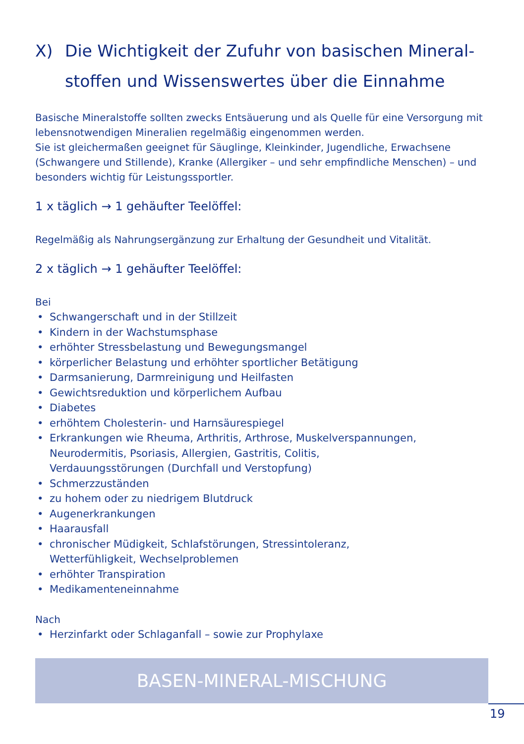X) Die Wichtigkeit der Zufuhr von basischen Mineral-
stoffen und Wissenswertes über die Einnahme
Basische Mineralstoffe sollten zwecks Entsäuerung und als Quelle für eine Versorgung mit lebensnotwendigen Mineralien regelmäßig eingenommen werden.
Sie ist gleichermaßen geeignet für Säuglinge, Kleinkinder, Jugendliche, Erwachsene (Schwangere und Stillende), Kranke (Allergiker – und sehr empfindliche Menschen) – und besonders wichtig für Leistungssportler.
1 x täglich → 1 gehäufter Teelöffel:
Regelmäßig als Nahrungsergänzung zur Erhaltung der Gesundheit und Vitalität.
2 x täglich → 1 gehäufter Teelöffel:
Bei
• Schwangerschaft und in der Stillzeit
• Kindern in der Wachstumsphase
• erhöhter Stressbelastung und Bewegungsmangel
• körperlicher Belastung und erhöhter sportlicher Betätigung
• Darmsanierung, Darmreinigung und Heilfasten
• Gewichtsreduktion und körperlichem Aufbau
• Diabetes
• erhöhtem Cholesterin- und Harnsäurespiegel
• Erkrankungen wie Rheuma, Arthritis, Arthrose, Muskelverspannungen,
Neurodermitis, Psoriasis, Allergien, Gastritis, Colitis,
Verdauungsstörungen (Durchfall und Verstopfung)
• Schmerzzuständen
• zu hohem oder zu niedrigem Blutdruck
• Augenerkrankungen
• Haarausfall
• chronischer Müdigkeit, Schlafstörungen, Stressintoleranz,
Wetterfühligkeit, Wechselproblemen
• erhöhter Transpiration
• Medikamenteneinnahme
Nach
• Herzinfarkt oder Schlaganfall – sowie zur Prophylaxe
BASEN-MINERAL-MISCHUNG
19